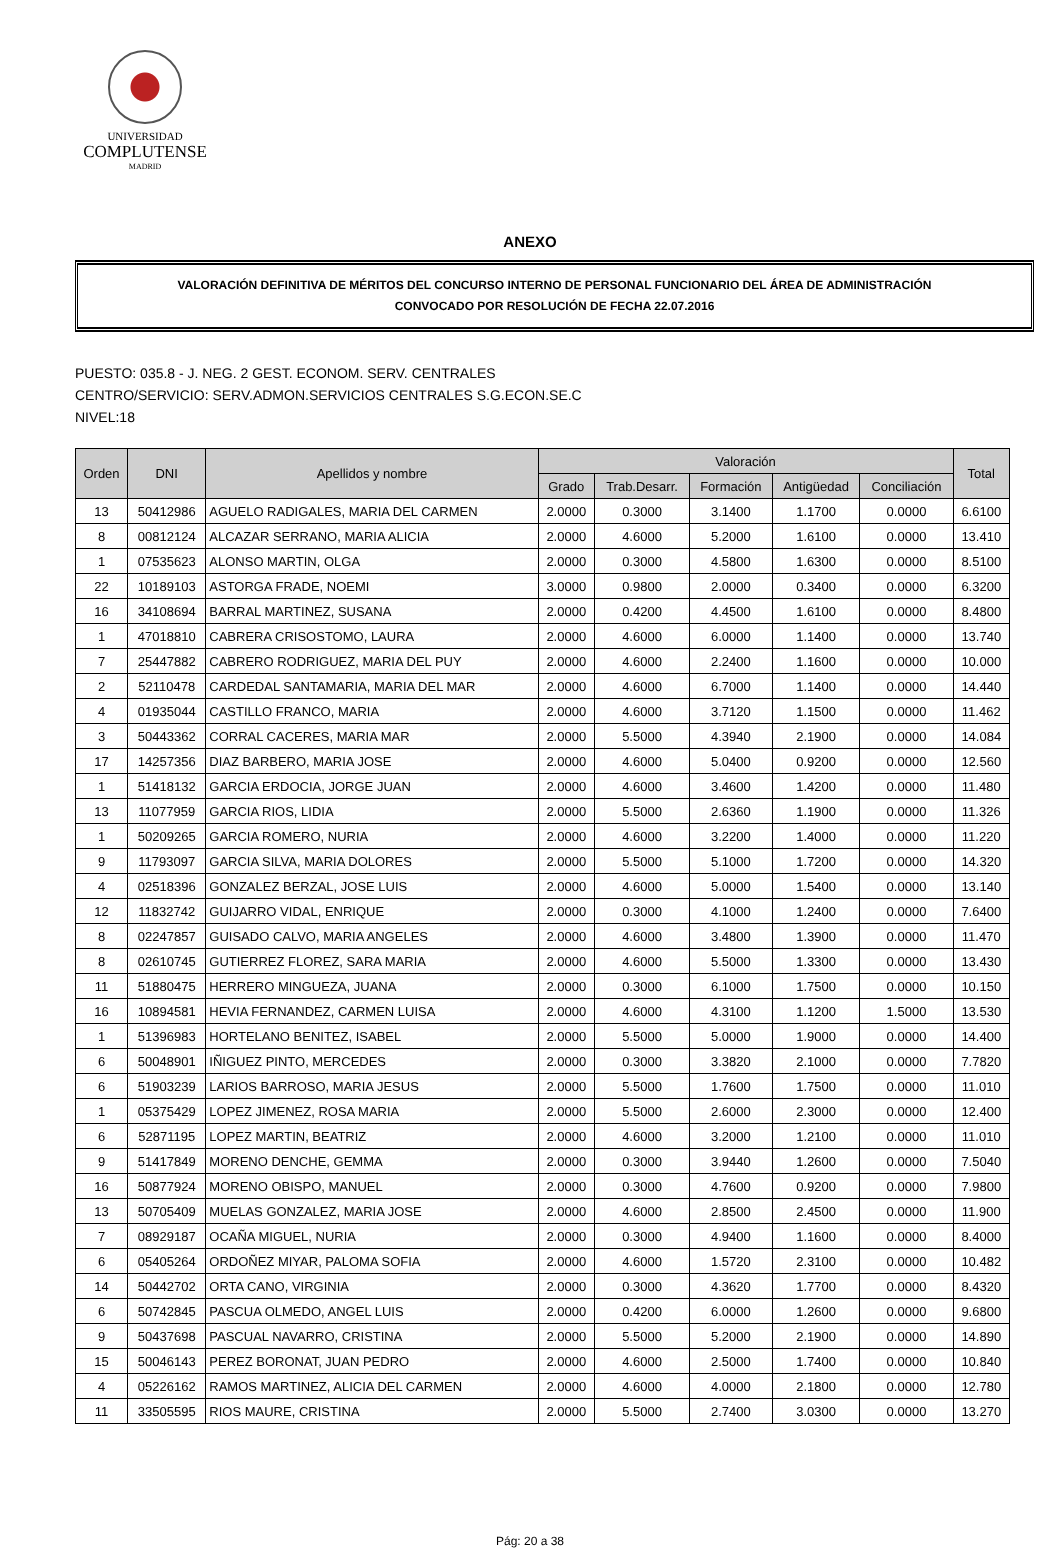UNIVERSIDAD
COMPLUTENSE
MADRID
ANEXO
VALORACIÓN DEFINITIVA DE MÉRITOS DEL CONCURSO INTERNO DE PERSONAL FUNCIONARIO DEL ÁREA DE ADMINISTRACIÓN
CONVOCADO POR RESOLUCIÓN DE FECHA 22.07.2016
PUESTO: 035.8 - J. NEG. 2 GEST. ECONOM. SERV. CENTRALES
CENTRO/SERVICIO: SERV.ADMON.SERVICIOS CENTRALES S.G.ECON.SE.C
NIVEL:18
| Orden | DNI | Apellidos y nombre | Valoración | | | | | Total |
| --- | --- | --- | --- | --- | --- | --- | --- | --- |
| | | | Grado | Trab.Desarr. | Formación | Antigüedad | Conciliación | |
| 13 | 50412986 | AGUELO RADIGALES, MARIA DEL CARMEN | 2.0000 | 0.3000 | 3.1400 | 1.1700 | 0.0000 | 6.6100 |
| 8 | 00812124 | ALCAZAR SERRANO, MARIA ALICIA | 2.0000 | 4.6000 | 5.2000 | 1.6100 | 0.0000 | 13.410 |
| 1 | 07535623 | ALONSO MARTIN, OLGA | 2.0000 | 0.3000 | 4.5800 | 1.6300 | 0.0000 | 8.5100 |
| 22 | 10189103 | ASTORGA FRADE, NOEMI | 3.0000 | 0.9800 | 2.0000 | 0.3400 | 0.0000 | 6.3200 |
| 16 | 34108694 | BARRAL MARTINEZ, SUSANA | 2.0000 | 0.4200 | 4.4500 | 1.6100 | 0.0000 | 8.4800 |
| 1 | 47018810 | CABRERA CRISOSTOMO, LAURA | 2.0000 | 4.6000 | 6.0000 | 1.1400 | 0.0000 | 13.740 |
| 7 | 25447882 | CABRERO RODRIGUEZ, MARIA DEL PUY | 2.0000 | 4.6000 | 2.2400 | 1.1600 | 0.0000 | 10.000 |
| 2 | 52110478 | CARDEDAL SANTAMARIA, MARIA DEL MAR | 2.0000 | 4.6000 | 6.7000 | 1.1400 | 0.0000 | 14.440 |
| 4 | 01935044 | CASTILLO FRANCO, MARIA | 2.0000 | 4.6000 | 3.7120 | 1.1500 | 0.0000 | 11.462 |
| 3 | 50443362 | CORRAL CACERES, MARIA MAR | 2.0000 | 5.5000 | 4.3940 | 2.1900 | 0.0000 | 14.084 |
| 17 | 14257356 | DIAZ BARBERO, MARIA JOSE | 2.0000 | 4.6000 | 5.0400 | 0.9200 | 0.0000 | 12.560 |
| 1 | 51418132 | GARCIA ERDOCIA, JORGE JUAN | 2.0000 | 4.6000 | 3.4600 | 1.4200 | 0.0000 | 11.480 |
| 13 | 11077959 | GARCIA RIOS, LIDIA | 2.0000 | 5.5000 | 2.6360 | 1.1900 | 0.0000 | 11.326 |
| 1 | 50209265 | GARCIA ROMERO, NURIA | 2.0000 | 4.6000 | 3.2200 | 1.4000 | 0.0000 | 11.220 |
| 9 | 11793097 | GARCIA SILVA, MARIA DOLORES | 2.0000 | 5.5000 | 5.1000 | 1.7200 | 0.0000 | 14.320 |
| 4 | 02518396 | GONZALEZ BERZAL, JOSE LUIS | 2.0000 | 4.6000 | 5.0000 | 1.5400 | 0.0000 | 13.140 |
| 12 | 11832742 | GUIJARRO VIDAL, ENRIQUE | 2.0000 | 0.3000 | 4.1000 | 1.2400 | 0.0000 | 7.6400 |
| 8 | 02247857 | GUISADO CALVO, MARIA ANGELES | 2.0000 | 4.6000 | 3.4800 | 1.3900 | 0.0000 | 11.470 |
| 8 | 02610745 | GUTIERREZ FLOREZ, SARA MARIA | 2.0000 | 4.6000 | 5.5000 | 1.3300 | 0.0000 | 13.430 |
| 11 | 51880475 | HERRERO MINGUEZA, JUANA | 2.0000 | 0.3000 | 6.1000 | 1.7500 | 0.0000 | 10.150 |
| 16 | 10894581 | HEVIA FERNANDEZ, CARMEN LUISA | 2.0000 | 4.6000 | 4.3100 | 1.1200 | 1.5000 | 13.530 |
| 1 | 51396983 | HORTELANO BENITEZ, ISABEL | 2.0000 | 5.5000 | 5.0000 | 1.9000 | 0.0000 | 14.400 |
| 6 | 50048901 | IÑIGUEZ PINTO, MERCEDES | 2.0000 | 0.3000 | 3.3820 | 2.1000 | 0.0000 | 7.7820 |
| 6 | 51903239 | LARIOS BARROSO, MARIA JESUS | 2.0000 | 5.5000 | 1.7600 | 1.7500 | 0.0000 | 11.010 |
| 1 | 05375429 | LOPEZ JIMENEZ, ROSA MARIA | 2.0000 | 5.5000 | 2.6000 | 2.3000 | 0.0000 | 12.400 |
| 6 | 52871195 | LOPEZ MARTIN, BEATRIZ | 2.0000 | 4.6000 | 3.2000 | 1.2100 | 0.0000 | 11.010 |
| 9 | 51417849 | MORENO DENCHE, GEMMA | 2.0000 | 0.3000 | 3.9440 | 1.2600 | 0.0000 | 7.5040 |
| 16 | 50877924 | MORENO OBISPO, MANUEL | 2.0000 | 0.3000 | 4.7600 | 0.9200 | 0.0000 | 7.9800 |
| 13 | 50705409 | MUELAS GONZALEZ, MARIA JOSE | 2.0000 | 4.6000 | 2.8500 | 2.4500 | 0.0000 | 11.900 |
| 7 | 08929187 | OCAÑA MIGUEL, NURIA | 2.0000 | 0.3000 | 4.9400 | 1.1600 | 0.0000 | 8.4000 |
| 6 | 05405264 | ORDOÑEZ MIYAR, PALOMA SOFIA | 2.0000 | 4.6000 | 1.5720 | 2.3100 | 0.0000 | 10.482 |
| 14 | 50442702 | ORTA CANO, VIRGINIA | 2.0000 | 0.3000 | 4.3620 | 1.7700 | 0.0000 | 8.4320 |
| 6 | 50742845 | PASCUA OLMEDO, ANGEL LUIS | 2.0000 | 0.4200 | 6.0000 | 1.2600 | 0.0000 | 9.6800 |
| 9 | 50437698 | PASCUAL NAVARRO, CRISTINA | 2.0000 | 5.5000 | 5.2000 | 2.1900 | 0.0000 | 14.890 |
| 15 | 50046143 | PEREZ BORONAT, JUAN PEDRO | 2.0000 | 4.6000 | 2.5000 | 1.7400 | 0.0000 | 10.840 |
| 4 | 05226162 | RAMOS MARTINEZ, ALICIA DEL CARMEN | 2.0000 | 4.6000 | 4.0000 | 2.1800 | 0.0000 | 12.780 |
| 11 | 33505595 | RIOS MAURE, CRISTINA | 2.0000 | 5.5000 | 2.7400 | 3.0300 | 0.0000 | 13.270 |
Pág: 20 a 38